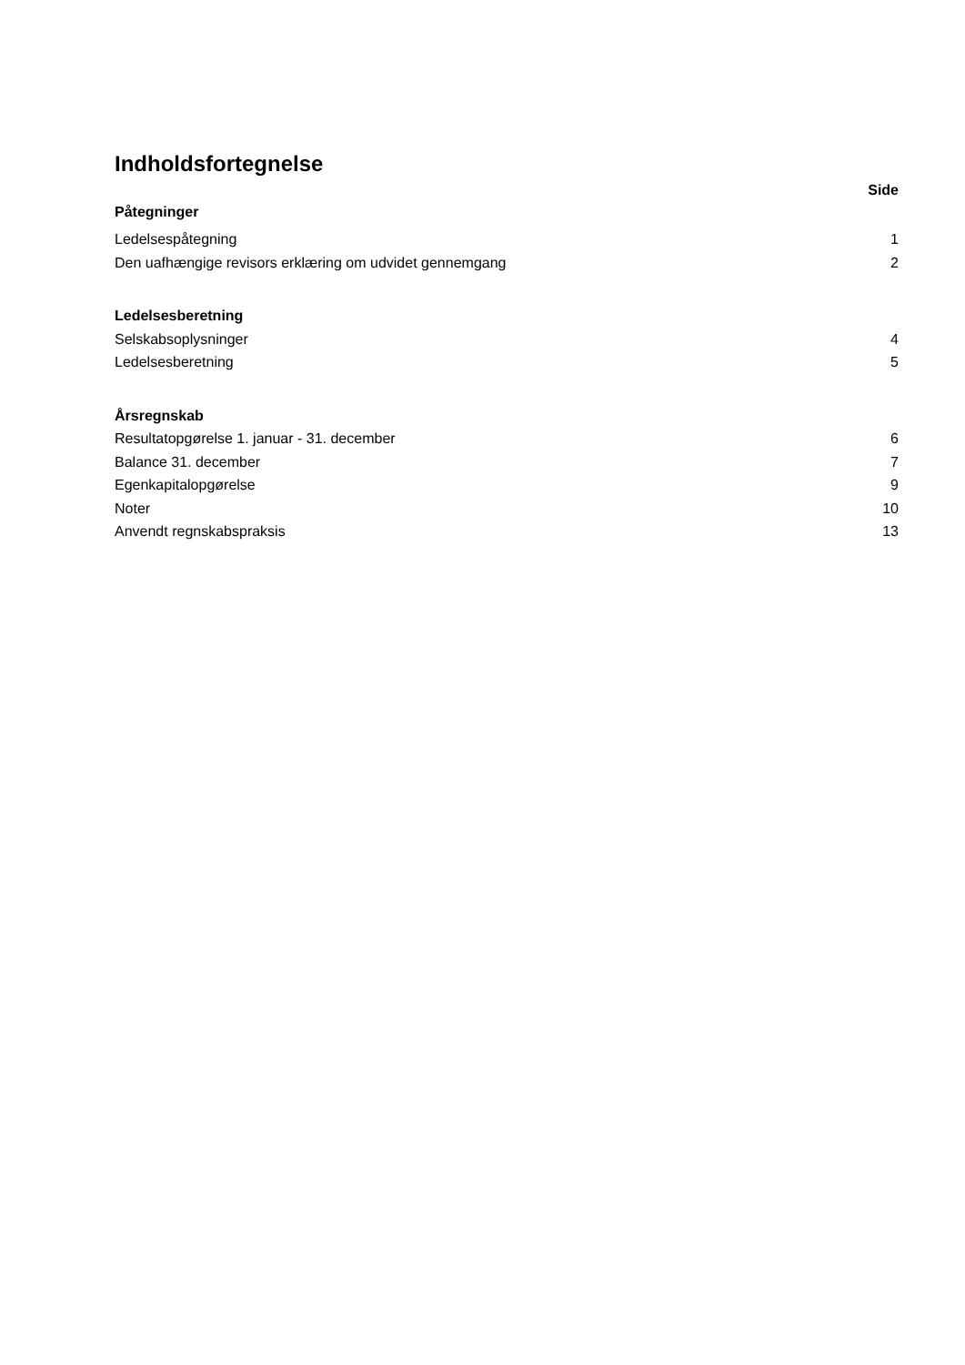Indholdsfortegnelse
Side
Påtegninger
Ledelsespåtegning 1
Den uafhængige revisors erklæring om udvidet gennemgang 2
Ledelsesberetning
Selskabsoplysninger 4
Ledelsesberetning 5
Årsregnskab
Resultatopgørelse 1. januar - 31. december 6
Balance 31. december 7
Egenkapitalopgørelse 9
Noter 10
Anvendt regnskabspraksis 13